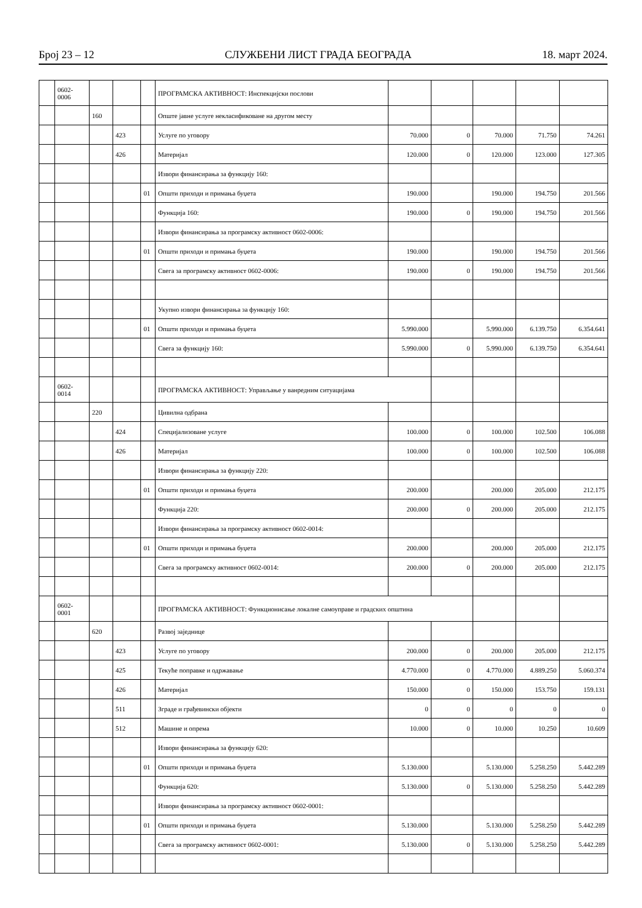Број 23 – 12 СЛУЖБЕНИ ЛИСТ ГРАДА БЕОГРАДА 18. март 2024.
| | 0602- 0006 | | | | ПРОГРАМСКА АКТИВНОСТ: Инспекцијски послови | | | | | |
| | | 160 | | | Опште јавне услуге некласификоване на другом месту | | | | | |
| | | | 423 | | Услуге по уговору | 70.000 | 0 | 70.000 | 71.750 | 74.261 |
| | | | 426 | | Материјал | 120.000 | 0 | 120.000 | 123.000 | 127.305 |
| | | | | | Извори финансирања за функцију 160: | | | | | |
| | | | | 01 | Општи приходи и примања буџета | 190.000 | | 190.000 | 194.750 | 201.566 |
| | | | | | Функција 160: | 190.000 | 0 | 190.000 | 194.750 | 201.566 |
| | | | | | Извори финансирања за програмску активност 0602-0006: | | | | | |
| | | | | 01 | Општи приходи и примања буџета | 190.000 | | 190.000 | 194.750 | 201.566 |
| | | | | | Свега за програмску активност 0602-0006: | 190.000 | 0 | 190.000 | 194.750 | 201.566 |
| | | | | | Укупно извори финансирања за функцију 160: | | | | | |
| | | | | 01 | Општи приходи и примања буџета | 5.990.000 | | 5.990.000 | 6.139.750 | 6.354.641 |
| | | | | | Свега за функцију 160: | 5.990.000 | 0 | 5.990.000 | 6.139.750 | 6.354.641 |
| | 0602- 0014 | | | | ПРОГРАМСКА АКТИВНОСТ: Управљање у ванредним ситуацијама | | | | | |
| | | 220 | | | Цивилна одбрана | | | | | |
| | | | 424 | | Специјализоване услуге | 100.000 | 0 | 100.000 | 102.500 | 106.088 |
| | | | 426 | | Материјал | 100.000 | 0 | 100.000 | 102.500 | 106.088 |
| | | | | | Извори финансирања за функцију 220: | | | | | |
| | | | | 01 | Општи приходи и примања буџета | 200.000 | | 200.000 | 205.000 | 212.175 |
| | | | | | Функција 220: | 200.000 | 0 | 200.000 | 205.000 | 212.175 |
| | | | | | Извори финансирања за програмску активност 0602-0014: | | | | | |
| | | | | 01 | Општи приходи и примања буџета | 200.000 | | 200.000 | 205.000 | 212.175 |
| | | | | | Свега за програмску активност 0602-0014: | 200.000 | 0 | 200.000 | 205.000 | 212.175 |
| | 0602- 0001 | | | | ПРОГРАМСКА АКТИВНОСТ: Функционисање локалне самоуправе и градских општина | | | | | |
| | | 620 | | | Развој заједнице | | | | | |
| | | | 423 | | Услуге по уговору | 200.000 | 0 | 200.000 | 205.000 | 212.175 |
| | | | 425 | | Текуће поправке и одржавање | 4.770.000 | 0 | 4.770.000 | 4.889.250 | 5.060.374 |
| | | | 426 | | Материјал | 150.000 | 0 | 150.000 | 153.750 | 159.131 |
| | | | 511 | | Зграде и грађевински објекти | 0 | 0 | 0 | 0 | 0 |
| | | | 512 | | Машине и опрема | 10.000 | 0 | 10.000 | 10.250 | 10.609 |
| | | | | | Извори финансирања за функцију 620: | | | | | |
| | | | | 01 | Општи приходи и примања буџета | 5.130.000 | | 5.130.000 | 5.258.250 | 5.442.289 |
| | | | | | Функција 620: | 5.130.000 | 0 | 5.130.000 | 5.258.250 | 5.442.289 |
| | | | | | Извори финансирања за програмску активност 0602-0001: | | | | | |
| | | | | 01 | Општи приходи и примања буџета | 5.130.000 | | 5.130.000 | 5.258.250 | 5.442.289 |
| | | | | | Свега за програмску активност 0602-0001: | 5.130.000 | 0 | 5.130.000 | 5.258.250 | 5.442.289 |